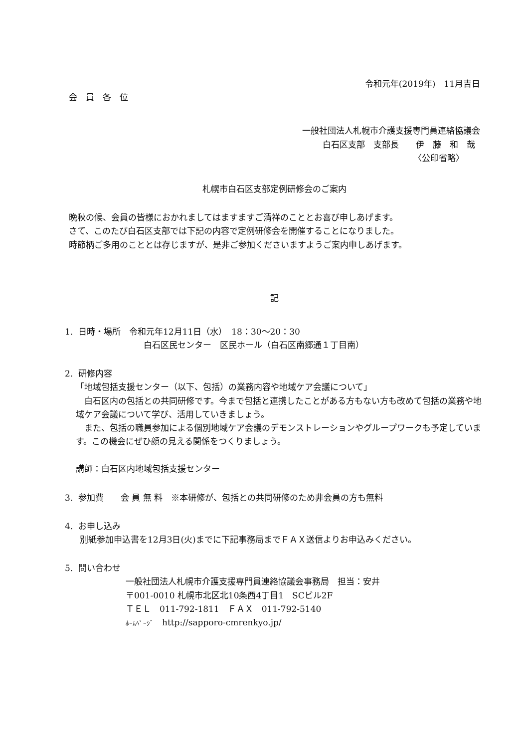令和元年(2019年)　11月吉日
会　員　各　位
一般社団法人札幌市介護支援専門員連絡協議会
白石区支部　支部長　　伊　藤　和　哉
〈公印省略〉
札幌市白石区支部定例研修会のご案内
晩秋の候、会員の皆様におかれましてはますますご清祥のこととお喜び申しあげます。
さて、このたび白石区支部では下記の内容で定例研修会を開催することになりました。
時節柄ご多用のこととは存じますが、是非ご参加くださいますようご案内申しあげます。
記
1. 日時・場所　令和元年12月11日（水）　18：30〜20：30
白石区民センター　区民ホール（白石区南郷通１丁目南）
2. 研修内容
「地域包括支援センター（以下、包括）の業務内容や地域ケア会議について」
　白石区内の包括との共同研修です。今まで包括と連携したことがある方もない方も改めて包括の業務や地域ケア会議について学び、活用していきましょう。
　また、包括の職員参加による個別地域ケア会議のデモンストレーションやグループワークも予定しています。この機会にぜひ顔の見える関係をつくりましょう。
講師：白石区内地域包括支援センター
3. 参加費　　会 員 無 料　※本研修が、包括との共同研修のため非会員の方も無料
4. お申し込み
別紙参加申込書を12月3日(火)までに下記事務局までＦＡＸ送信よりお申込みください。
5. 問い合わせ
一般社団法人札幌市介護支援専門員連絡協議会事務局　担当：安井
〒001-0010 札幌市北区北10条西4丁目1　SCビル2F
ＴＥＬ　011-792-1811　ＦＡＸ　011-792-5140
ﾎｰﾑﾍﾟｰｼﾞ　http://sapporo-cmrenkyo.jp/